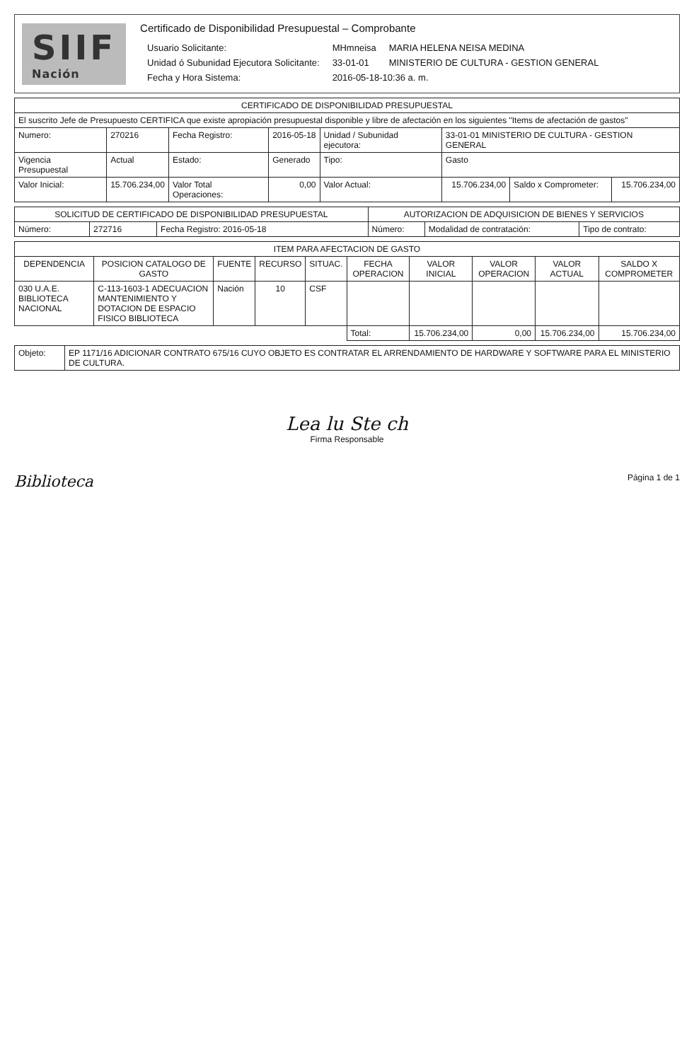SIIF
Nación
Certificado de Disponibilidad Presupuestal – Comprobante
| Usuario Solicitante: | MHmneisa | MARIA HELENA NEISA MEDINA |
| Unidad ó Subunidad Ejecutora Solicitante: | 33-01-01 | MINISTERIO DE CULTURA - GESTION GENERAL |
| Fecha y Hora Sistema: | 2016-05-18-10:36 a. m. | |
| CERTIFICADO DE DISPONIBILIDAD PRESUPUESTAL | | | | | | | |
| --- | --- | --- | --- | --- | --- | --- | --- |
| El suscrito Jefe de Presupuesto CERTIFICA que existe apropiación presupuestal disponible y libre de afectación en los siguientes "Items de afectación de gastos" | | | | | | | |
| Numero: | 270216 | Fecha Registro: | 2016-05-18 | Unidad / Subunidad ejecutora: | 33-01-01 MINISTERIO DE CULTURA - GESTION GENERAL | | |
| Vigencia Presupuestal | Actual | Estado: | Generado | Tipo: | Gasto | | |
| Valor Inicial: | 15.706.234,00 | Valor Total Operaciones: | 0,00 | Valor Actual: | 15.706.234,00 | Saldo x Comprometer: | 15.706.234,00 |
| SOLICITUD DE CERTIFICADO DE DISPONIBILIDAD PRESUPUESTAL | | | AUTORIZACION DE ADQUISICION DE BIENES Y SERVICIOS | | |
| --- | --- | --- | --- | --- | --- |
| Número: | 272716 | Fecha Registro: 2016-05-18 | Número: | Modalidad de contratación: | Tipo de contrato: |
| ITEM PARA AFECTACION DE GASTO | | | | | | | | | |
| --- | --- | --- | --- | --- | --- | --- | --- | --- | --- |
| DEPENDENCIA | POSICION CATALOGO DE GASTO | FUENTE | RECURSO | SITUAC. | FECHA OPERACION | VALOR INICIAL | VALOR OPERACION | VALOR ACTUAL | SALDO X COMPROMETER |
| 030 U.A.E. BIBLIOTECA NACIONAL | C-113-1603-1 ADECUACION MANTENIMIENTO Y DOTACION DE ESPACIO FISICO BIBLIOTECA | Nación | 10 | CSF | | | | | |
| | | | | | Total: | 15.706.234,00 | 0,00 | 15.706.234,00 | 15.706.234,00 |
| Objeto: | EP 1171/16 ADICIONAR CONTRATO 675/16 CUYO OBJETO ES CONTRATAR EL ARRENDAMIENTO DE HARDWARE Y SOFTWARE PARA EL MINISTERIO DE CULTURA. |
Lea lu Ste ch
Firma Responsable
Biblioteca
Página 1 de 1